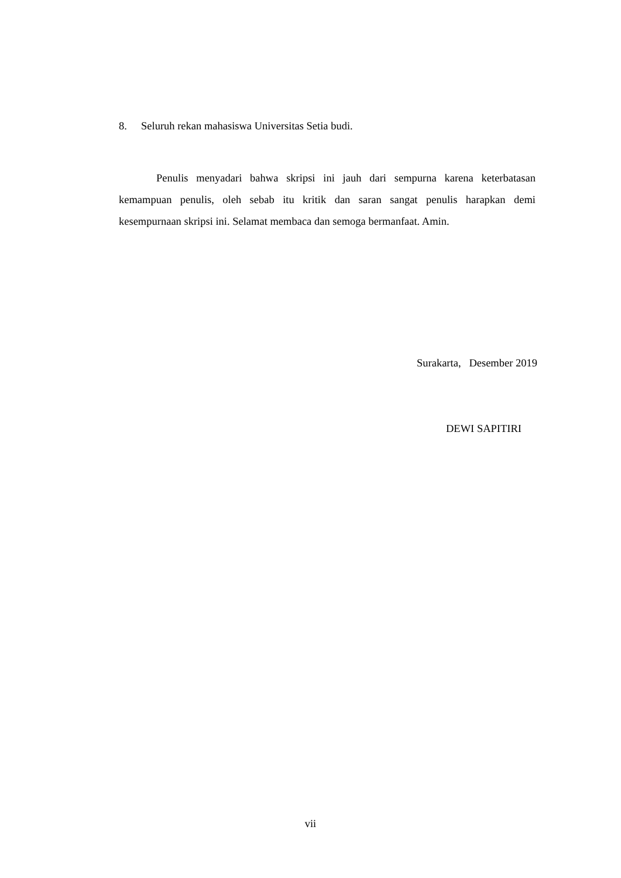8. Seluruh rekan mahasiswa Universitas Setia budi.
Penulis menyadari bahwa skripsi ini jauh dari sempurna karena keterbatasan kemampuan penulis, oleh sebab itu kritik dan saran sangat penulis harapkan demi kesempurnaan skripsi ini. Selamat membaca dan semoga bermanfaat. Amin.
Surakarta, Desember 2019
DEWI SAPITIRI
vii